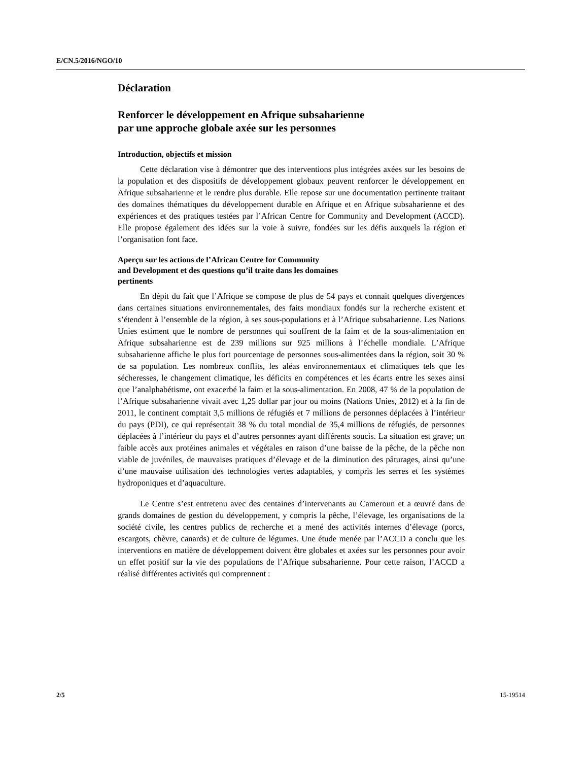E/CN.5/2016/NGO/10
Déclaration
Renforcer le développement en Afrique subsaharienne
par une approche globale axée sur les personnes
Introduction, objectifs et mission
Cette déclaration vise à démontrer que des interventions plus intégrées axées sur les besoins de la population et des dispositifs de développement globaux peuvent renforcer le développement en Afrique subsaharienne et le rendre plus durable. Elle repose sur une documentation pertinente traitant des domaines thématiques du développement durable en Afrique et en Afrique subsaharienne et des expériences et des pratiques testées par l’African Centre for Community and Development (ACCD). Elle propose également des idées sur la voie à suivre, fondées sur les défis auxquels la région et l’organisation font face.
Aperçu sur les actions de l’African Centre for Community
and Development et des questions qu’il traite dans les domaines
pertinents
En dépit du fait que l’Afrique se compose de plus de 54 pays et connait quelques divergences dans certaines situations environnementales, des faits mondiaux fondés sur la recherche existent et s’étendent à l’ensemble de la région, à ses sous-populations et à l’Afrique subsaharienne. Les Nations Unies estiment que le nombre de personnes qui souffrent de la faim et de la sous-alimentation en Afrique subsaharienne est de 239 millions sur 925 millions à l’échelle mondiale. L’Afrique subsaharienne affiche le plus fort pourcentage de personnes sous-alimentées dans la région, soit 30 % de sa population. Les nombreux conflits, les aléas environnementaux et climatiques tels que les sécheresses, le changement climatique, les déficits en compétences et les écarts entre les sexes ainsi que l’analphabétisme, ont exacerbé la faim et la sous-alimentation. En 2008, 47 % de la population de l’Afrique subsaharienne vivait avec 1,25 dollar par jour ou moins (Nations Unies, 2012) et à la fin de 2011, le continent comptait 3,5 millions de réfugiés et 7 millions de personnes déplacées à l’intérieur du pays (PDI), ce qui représentait 38 % du total mondial de 35,4 millions de réfugiés, de personnes déplacées à l’intérieur du pays et d’autres personnes ayant différents soucis. La situation est grave; un faible accès aux protéines animales et végétales en raison d’une baisse de la pêche, de la pêche non viable de juvéniles, de mauvaises pratiques d’élevage et de la diminution des pâturages, ainsi qu’une d’une mauvaise utilisation des technologies vertes adaptables, y compris les serres et les systèmes hydroponiques et d’aquaculture.
Le Centre s’est entretenu avec des centaines d’intervenants au Cameroun et a œuvré dans de grands domaines de gestion du développement, y compris la pêche, l’élevage, les organisations de la société civile, les centres publics de recherche et a mené des activités internes d’élevage (porcs, escargots, chèvre, canards) et de culture de légumes. Une étude menée par l’ACCD a conclu que les interventions en matière de développement doivent être globales et axées sur les personnes pour avoir un effet positif sur la vie des populations de l’Afrique subsaharienne. Pour cette raison, l’ACCD a réalisé différentes activités qui comprennent :
2/5 15-19514